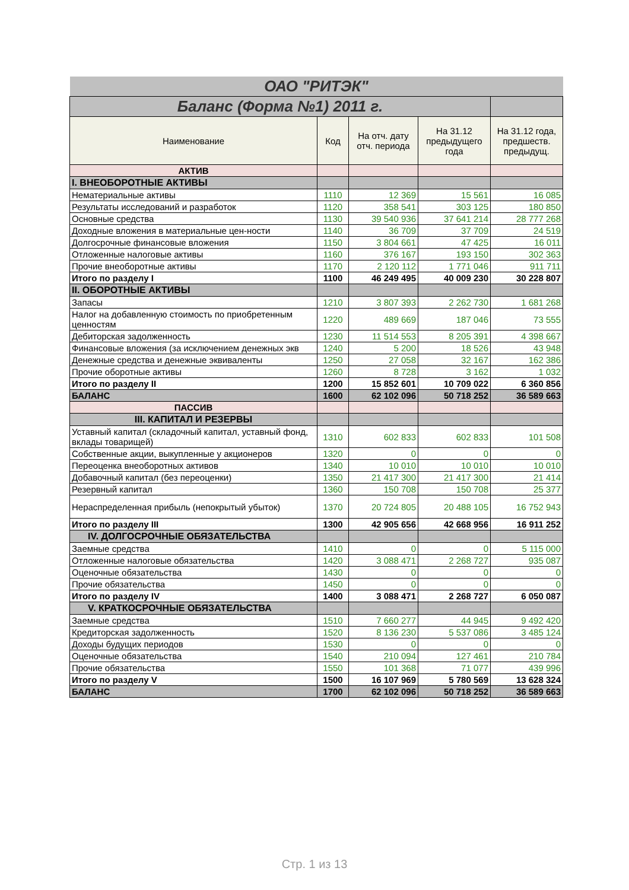| ОАО "РИТЭК" | | | | |
| Баланс (Форма №1) 2011 г. | | | | |
| Наименование | Код | На отч. дату отч. периода | На 31.12 предыдущего года | На 31.12 года, предшеств. предыдущ. |
| АКТИВ | | | | |
| I. ВНЕОБОРОТНЫЕ АКТИВЫ | | | | |
| Нематериальные активы | 1110 | 12 369 | 15 561 | 16 085 |
| Результаты исследований и разработок | 1120 | 358 541 | 303 125 | 180 850 |
| Основные средства | 1130 | 39 540 936 | 37 641 214 | 28 777 268 |
| Доходные вложения в материальные цен-ности | 1140 | 36 709 | 37 709 | 24 519 |
| Долгосрочные финансовые вложения | 1150 | 3 804 661 | 47 425 | 16 011 |
| Отложенные налоговые активы | 1160 | 376 167 | 193 150 | 302 363 |
| Прочие внеоборотные активы | 1170 | 2 120 112 | 1 771 046 | 911 711 |
| Итого по разделу I | 1100 | 46 249 495 | 40 009 230 | 30 228 807 |
| II. ОБОРОТНЫЕ АКТИВЫ | | | | |
| Запасы | 1210 | 3 807 393 | 2 262 730 | 1 681 268 |
| Налог на добавленную стоимость по приобретенным ценностям | 1220 | 489 669 | 187 046 | 73 555 |
| Дебиторская задолженность | 1230 | 11 514 553 | 8 205 391 | 4 398 667 |
| Финансовые вложения (за исключением денежных экв | 1240 | 5 200 | 18 526 | 43 948 |
| Денежные средства и денежные эквиваленты | 1250 | 27 058 | 32 167 | 162 386 |
| Прочие оборотные активы | 1260 | 8 728 | 3 162 | 1 032 |
| Итого по разделу II | 1200 | 15 852 601 | 10 709 022 | 6 360 856 |
| БАЛАНС | 1600 | 62 102 096 | 50 718 252 | 36 589 663 |
| ПАССИВ | | | | |
| III. КАПИТАЛ И РЕЗЕРВЫ | | | | |
| Уставный капитал (складочный капитал, уставный фонд, вклады товарищей) | 1310 | 602 833 | 602 833 | 101 508 |
| Собственные акции, выкупленные у акционеров | 1320 | 0 | 0 | 0 |
| Переоценка внеоборотных активов | 1340 | 10 010 | 10 010 | 10 010 |
| Добавочный капитал (без переоценки) | 1350 | 21 417 300 | 21 417 300 | 21 414 |
| Резервный капитал | 1360 | 150 708 | 150 708 | 25 377 |
| Нераспределенная прибыль (непокрытый убыток) | 1370 | 20 724 805 | 20 488 105 | 16 752 943 |
| Итого по разделу III | 1300 | 42 905 656 | 42 668 956 | 16 911 252 |
| IV. ДОЛГОСРОЧНЫЕ ОБЯЗАТЕЛЬСТВА | | | | |
| Заемные средства | 1410 | 0 | 0 | 5 115 000 |
| Отложенные налоговые обязательства | 1420 | 3 088 471 | 2 268 727 | 935 087 |
| Оценочные обязательства | 1430 | 0 | 0 | 0 |
| Прочие обязательства | 1450 | 0 | 0 | 0 |
| Итого по разделу IV | 1400 | 3 088 471 | 2 268 727 | 6 050 087 |
| V. КРАТКОСРОЧНЫЕ ОБЯЗАТЕЛЬСТВА | | | | |
| Заемные средства | 1510 | 7 660 277 | 44 945 | 9 492 420 |
| Кредиторская задолженность | 1520 | 8 136 230 | 5 537 086 | 3 485 124 |
| Доходы будущих периодов | 1530 | 0 | 0 | 0 |
| Оценочные обязательства | 1540 | 210 094 | 127 461 | 210 784 |
| Прочие обязательства | 1550 | 101 368 | 71 077 | 439 996 |
| Итого по разделу V | 1500 | 16 107 969 | 5 780 569 | 13 628 324 |
| БАЛАНС | 1700 | 62 102 096 | 50 718 252 | 36 589 663 |
Стр. 1 из 13